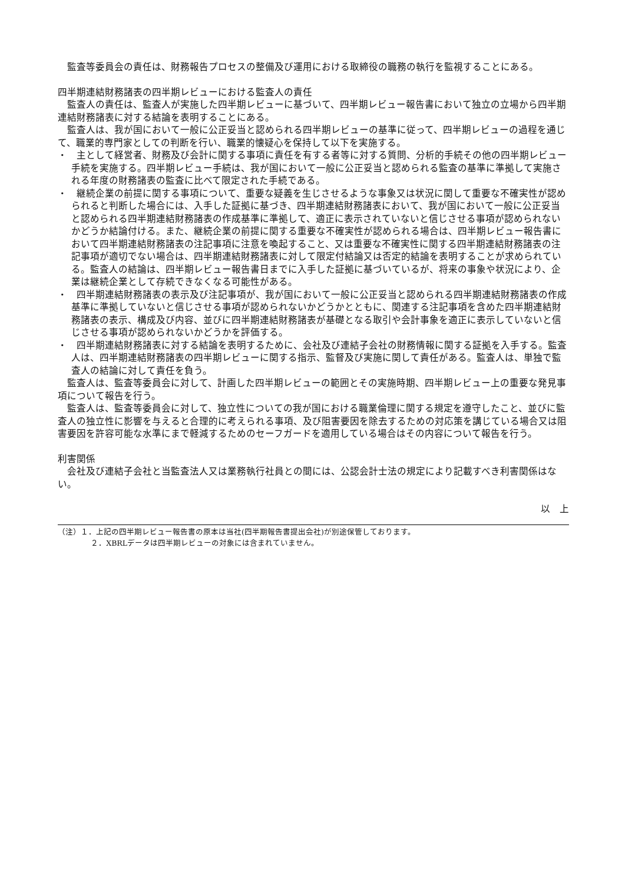監査等委員会の責任は、財務報告プロセスの整備及び運用における取締役の職務の執行を監視することにある。
四半期連結財務諸表の四半期レビューにおける監査人の責任
監査人の責任は、監査人が実施した四半期レビューに基づいて、四半期レビュー報告書において独立の立場から四半期連結財務諸表に対する結論を表明することにある。
監査人は、我が国において一般に公正妥当と認められる四半期レビューの基準に従って、四半期レビューの過程を通じて、職業的専門家としての判断を行い、職業的懐疑心を保持して以下を実施する。
・　主として経営者、財務及び会計に関する事項に責任を有する者等に対する質問、分析的手続その他の四半期レビュー手続を実施する。四半期レビュー手続は、我が国において一般に公正妥当と認められる監査の基準に準拠して実施される年度の財務諸表の監査に比べて限定された手続である。
・　継続企業の前提に関する事項について、重要な疑義を生じさせるような事象又は状況に関して重要な不確実性が認められると判断した場合には、入手した証拠に基づき、四半期連結財務諸表において、我が国において一般に公正妥当と認められる四半期連結財務諸表の作成基準に準拠して、適正に表示されていないと信じさせる事項が認められないかどうか結論付ける。また、継続企業の前提に関する重要な不確実性が認められる場合は、四半期レビュー報告書において四半期連結財務諸表の注記事項に注意を喚起すること、又は重要な不確実性に関する四半期連結財務諸表の注記事項が適切でない場合は、四半期連結財務諸表に対して限定付結論又は否定的結論を表明することが求められている。監査人の結論は、四半期レビュー報告書日までに入手した証拠に基づいているが、将来の事象や状況により、企業は継続企業として存続できなくなる可能性がある。
・　四半期連結財務諸表の表示及び注記事項が、我が国において一般に公正妥当と認められる四半期連結財務諸表の作成基準に準拠していないと信じさせる事項が認められないかどうかとともに、関連する注記事項を含めた四半期連結財務諸表の表示、構成及び内容、並びに四半期連結財務諸表が基礎となる取引や会計事象を適正に表示していないと信じさせる事項が認められないかどうかを評価する。
・　四半期連結財務諸表に対する結論を表明するために、会社及び連結子会社の財務情報に関する証拠を入手する。監査人は、四半期連結財務諸表の四半期レビューに関する指示、監督及び実施に関して責任がある。監査人は、単独で監査人の結論に対して責任を負う。
監査人は、監査等委員会に対して、計画した四半期レビューの範囲とその実施時期、四半期レビュー上の重要な発見事項について報告を行う。
監査人は、監査等委員会に対して、独立性についての我が国における職業倫理に関する規定を遵守したこと、並びに監査人の独立性に影響を与えると合理的に考えられる事項、及び阻害要因を除去するための対応策を講じている場合又は阻害要因を許容可能な水準にまで軽減するためのセーフガードを適用している場合はその内容について報告を行う。
利害関係
会社及び連結子会社と当監査法人又は業務執行社員との間には、公認会計士法の規定により記載すべき利害関係はない。
以　上
（注）１．上記の四半期レビュー報告書の原本は当社(四半期報告書提出会社)が別途保管しております。
２．XBRLデータは四半期レビューの対象には含まれていません。